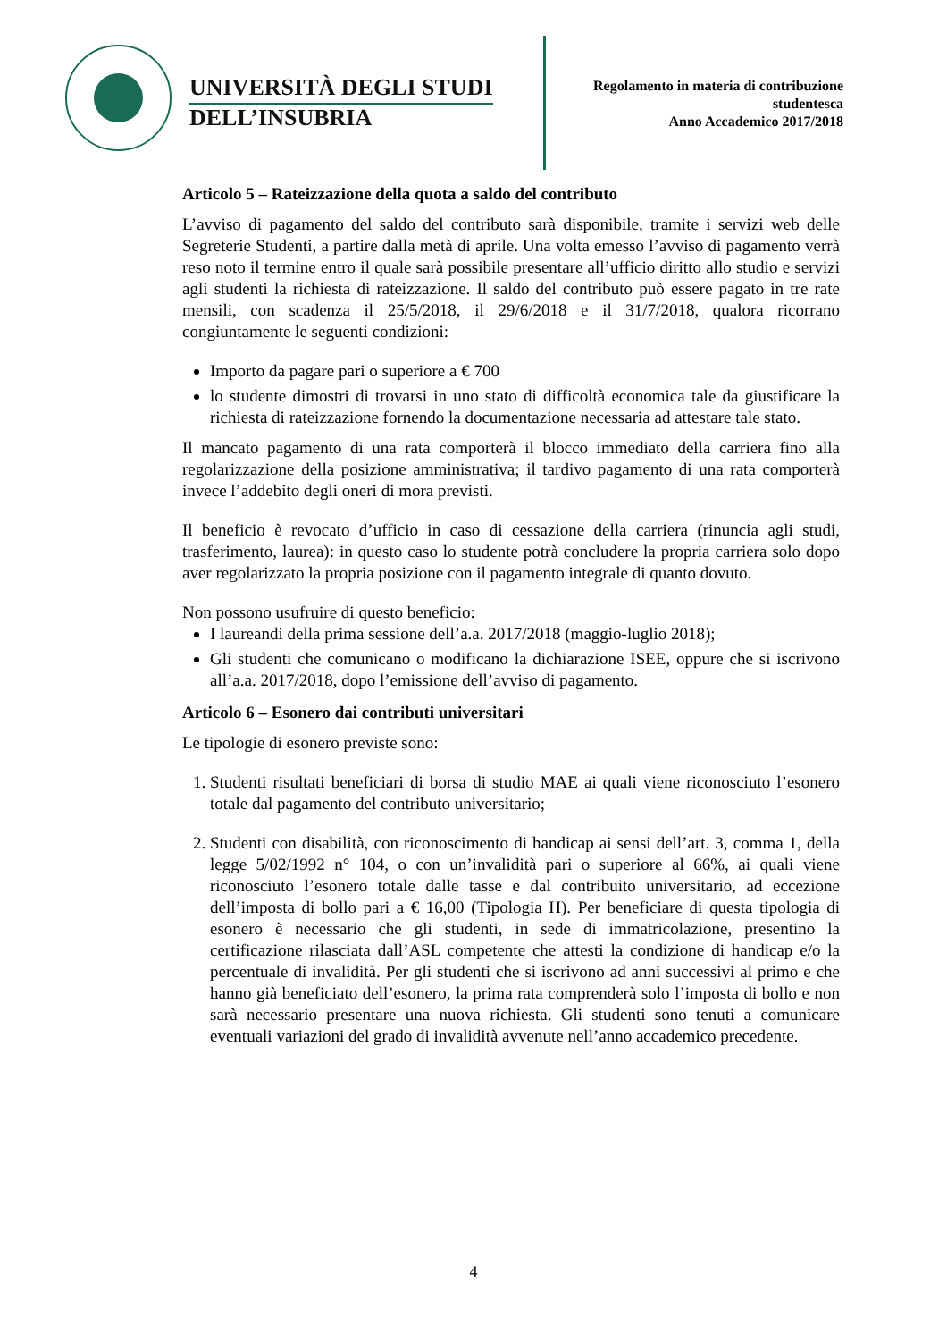UNIVERSITÀ DEGLI STUDI
DELL’INSUBRIA
Regolamento in materia di contribuzione
studentesca
Anno Accademico 2017/2018
Articolo 5 – Rateizzazione della quota a saldo del contributo
L’avviso di pagamento del saldo del contributo sarà disponibile, tramite i servizi web delle Segreterie Studenti, a partire dalla metà di aprile. Una volta emesso l’avviso di pagamento verrà reso noto il termine entro il quale sarà possibile presentare all’ufficio diritto allo studio e servizi agli studenti la richiesta di rateizzazione. Il saldo del contributo può essere pagato in tre rate mensili, con scadenza il 25/5/2018, il 29/6/2018 e il 31/7/2018, qualora ricorrano congiuntamente le seguenti condizioni:
Importo da pagare pari o superiore a € 700
lo studente dimostri di trovarsi in uno stato di difficoltà economica tale da giustificare la richiesta di rateizzazione fornendo la documentazione necessaria ad attestare tale stato.
Il mancato pagamento di una rata comporterà il blocco immediato della carriera fino alla regolarizzazione della posizione amministrativa; il tardivo pagamento di una rata comporterà invece l’addebito degli oneri di mora previsti.
Il beneficio è revocato d’ufficio in caso di cessazione della carriera (rinuncia agli studi, trasferimento, laurea): in questo caso lo studente potrà concludere la propria carriera solo dopo aver regolarizzato la propria posizione con il pagamento integrale di quanto dovuto.
Non possono usufruire di questo beneficio:
I laureandi della prima sessione dell’a.a. 2017/2018 (maggio-luglio 2018);
Gli studenti che comunicano o modificano la dichiarazione ISEE, oppure che si iscrivono all’a.a. 2017/2018, dopo l’emissione dell’avviso di pagamento.
Articolo 6 – Esonero dai contributi universitari
Le tipologie di esonero previste sono:
1. Studenti risultati beneficiari di borsa di studio MAE ai quali viene riconosciuto l’esonero totale dal pagamento del contributo universitario;
2. Studenti con disabilità, con riconoscimento di handicap ai sensi dell’art. 3, comma 1, della legge 5/02/1992 n° 104, o con un’invalidità pari o superiore al 66%, ai quali viene riconosciuto l’esonero totale dalle tasse e dal contribuito universitario, ad eccezione dell’imposta di bollo pari a € 16,00 (Tipologia H). Per beneficiare di questa tipologia di esonero è necessario che gli studenti, in sede di immatricolazione, presentino la certificazione rilasciata dall’ASL competente che attesti la condizione di handicap e/o la percentuale di invalidità. Per gli studenti che si iscrivono ad anni successivi al primo e che hanno già beneficiato dell’esonero, la prima rata comprenderà solo l’imposta di bollo e non sarà necessario presentare una nuova richiesta. Gli studenti sono tenuti a comunicare eventuali variazioni del grado di invalidità avvenute nell’anno accademico precedente.
4